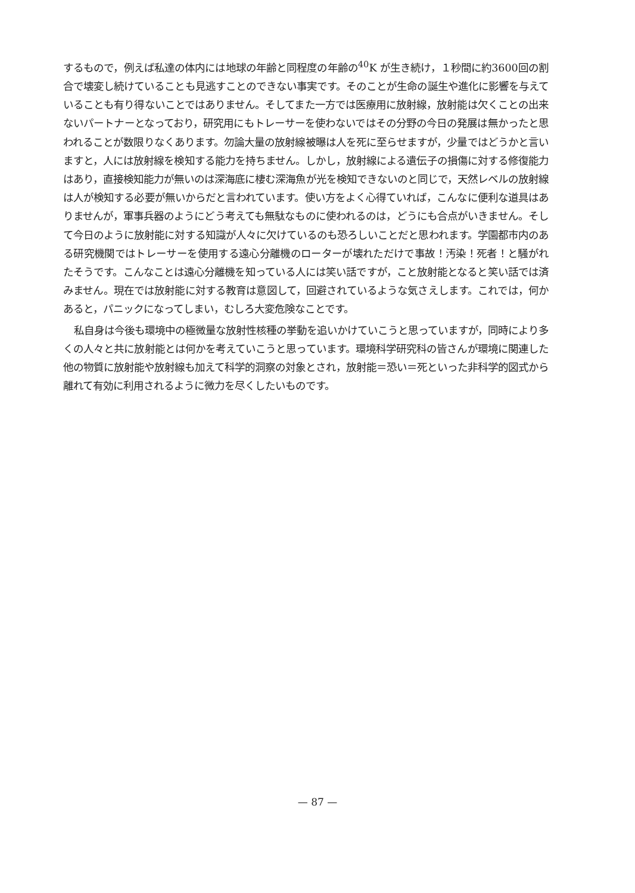するもので，例えば私達の体内には地球の年齢と同程度の年齢の<sup>40</sup>K が生き続け，１秒間に約3600回の割合で壊変し続けていることも見逃すことのできない事実です。そのことが生命の誕生や進化に影響を与えていることも有り得ないことではありません。そしてまた一方では医療用に放射線，放射能は欠くことの出来ないパートナーとなっており，研究用にもトレーサーを使わないではその分野の今日の発展は無かったと思われることが数限りなくあります。勿論大量の放射線被曝は人を死に至らせますが，少量ではどうかと言いますと，人には放射線を検知する能力を持ちません。しかし，放射線による遺伝子の損傷に対する修復能力はあり，直接検知能力が無いのは深海底に棲む深海魚が光を検知できないのと同じで，天然レベルの放射線は人が検知する必要が無いからだと言われています。使い方をよく心得ていれば，こんなに便利な道具はありませんが，軍事兵器のようにどう考えても無駄なものに使われるのは，どうにも合点がいきません。そして今日のように放射能に対する知識が人々に欠けているのも恐ろしいことだと思われます。学園都市内のある研究機関ではトレーサーを使用する遠心分離機のローターが壊れただけで事故！汚染！死者！と騒がれたそうです。こんなことは遠心分離機を知っている人には笑い話ですが，こと放射能となると笑い話では済みません。現在では放射能に対する教育は意図して，回避されているような気さえします。これでは，何かあると，パニックになってしまい，むしろ大変危険なことです。
私自身は今後も環境中の極微量な放射性核種の挙動を追いかけていこうと思っていますが，同時により多くの人々と共に放射能とは何かを考えていこうと思っています。環境科学研究科の皆さんが環境に関連した他の物質に放射能や放射線も加えて科学的洞察の対象とされ，放射能＝恐い＝死といった非科学的図式から離れて有効に利用されるように微力を尽くしたいものです。
— 87 —